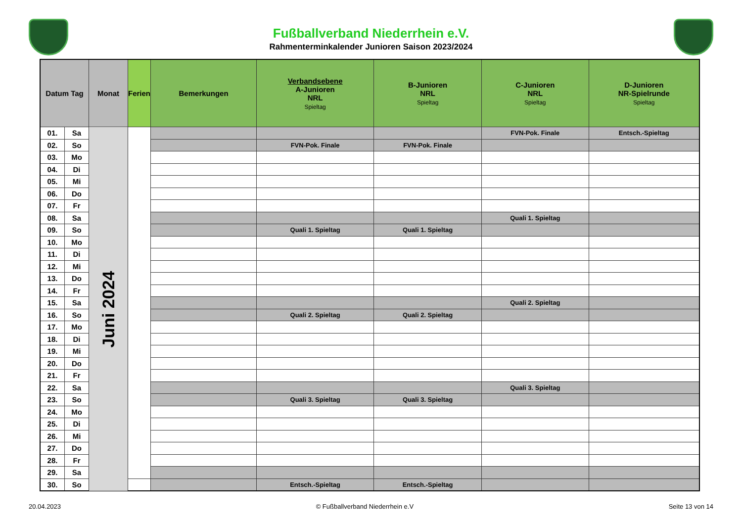Fußballverband Niederrhein e.V.
Rahmenterminkalender Junioren Saison 2023/2024
| Datum Tag | | Monat | Ferien | Bemerkungen | Verbandsebene A-Junioren NRL Spieltag | B-Junioren NRL Spieltag | C-Junioren NRL Spieltag | D-Junioren NR-Spielrunde Spieltag |
| --- | --- | --- | --- | --- | --- | --- | --- | --- |
| 01. | Sa | Juni 2024 | | | | | FVN-Pok. Finale | Entsch.-Spieltag |
| 02. | So | | | | FVN-Pok. Finale | FVN-Pok. Finale | | |
| 03. | Mo | | | | | | | |
| 04. | Di | | | | | | | |
| 05. | Mi | | | | | | | |
| 06. | Do | | | | | | | |
| 07. | Fr | | | | | | | |
| 08. | Sa | | | | | | Quali 1. Spieltag | |
| 09. | So | | | | Quali 1. Spieltag | Quali 1. Spieltag | | |
| 10. | Mo | | | | | | | |
| 11. | Di | | | | | | | |
| 12. | Mi | | | | | | | |
| 13. | Do | | | | | | | |
| 14. | Fr | | | | | | | |
| 15. | Sa | | | | | | Quali 2. Spieltag | |
| 16. | So | | | | Quali 2. Spieltag | Quali 2. Spieltag | | |
| 17. | Mo | | | | | | | |
| 18. | Di | | | | | | | |
| 19. | Mi | | | | | | | |
| 20. | Do | | | | | | | |
| 21. | Fr | | | | | | | |
| 22. | Sa | | | | | | Quali 3. Spieltag | |
| 23. | So | | | | Quali 3. Spieltag | Quali 3. Spieltag | | |
| 24. | Mo | | | | | | | |
| 25. | Di | | | | | | | |
| 26. | Mi | | | | | | | |
| 27. | Do | | | | | | | |
| 28. | Fr | | | | | | | |
| 29. | Sa | | | | | | | |
| 30. | So | | | | Entsch.-Spieltag | Entsch.-Spieltag | | |
20.04.2023 © Fußballverband Niederrhein e.V Seite 13 von 14